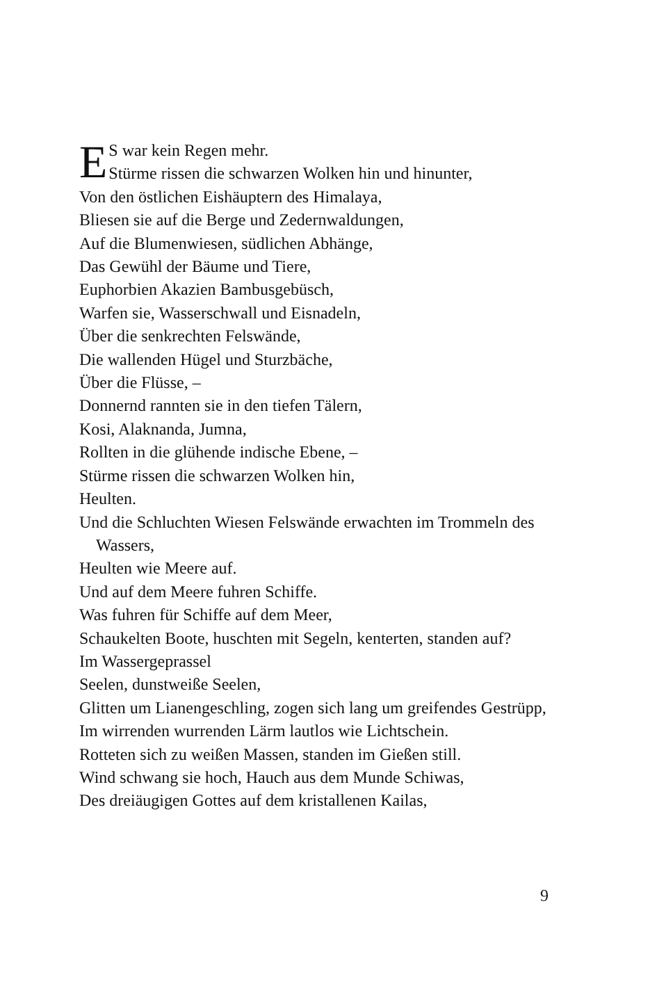ES war kein Regen mehr.
Stürme rissen die schwarzen Wolken hin und hinunter,
Von den östlichen Eishäuptern des Himalaya,
Bliesen sie auf die Berge und Zedernwaldungen,
Auf die Blumenwiesen, südlichen Abhänge,
Das Gewühl der Bäume und Tiere,
Euphorbien Akazien Bambusgebüsch,
Warfen sie, Wasserschwall und Eisnadeln,
Über die senkrechten Felswände,
Die wallenden Hügel und Sturzbäche,
Über die Flüsse, –
Donnernd rannten sie in den tiefen Tälern,
Kosi, Alaknanda, Jumna,
Rollten in die glühende indische Ebene, –
Stürme rissen die schwarzen Wolken hin,
Heulten.
Und die Schluchten Wiesen Felswände erwachten im Trommeln des Wassers,
Heulten wie Meere auf.
Und auf dem Meere fuhren Schiffe.
Was fuhren für Schiffe auf dem Meer,
Schaukelten Boote, huschten mit Segeln, kenterten, standen auf?
Im Wassergeprassel
Seelen, dunstweiße Seelen,
Glitten um Lianengeschling, zogen sich lang um greifendes Gestrüpp,
Im wirrenden wurrenden Lärm lautlos wie Lichtschein.
Rotteten sich zu weißen Massen, standen im Gießen still.
Wind schwang sie hoch, Hauch aus dem Munde Schiwas,
Des dreiäugigen Gottes auf dem kristallenen Kailas,
9